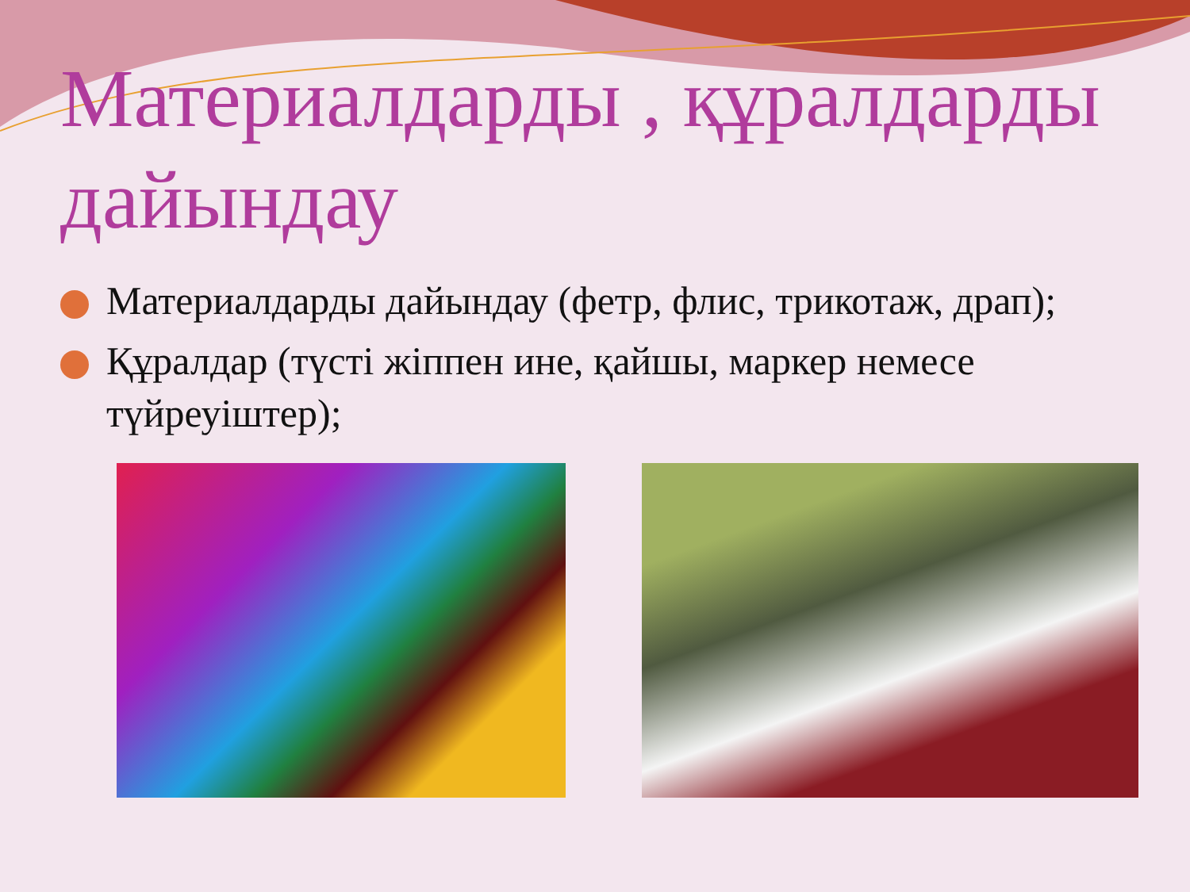Материалдарды , құралдарды дайындау
Материалдарды дайындау (фетр, флис, трикотаж, драп);
Құралдар (түсті жіппен ине, қайшы, маркер немесе түйреуіштер);